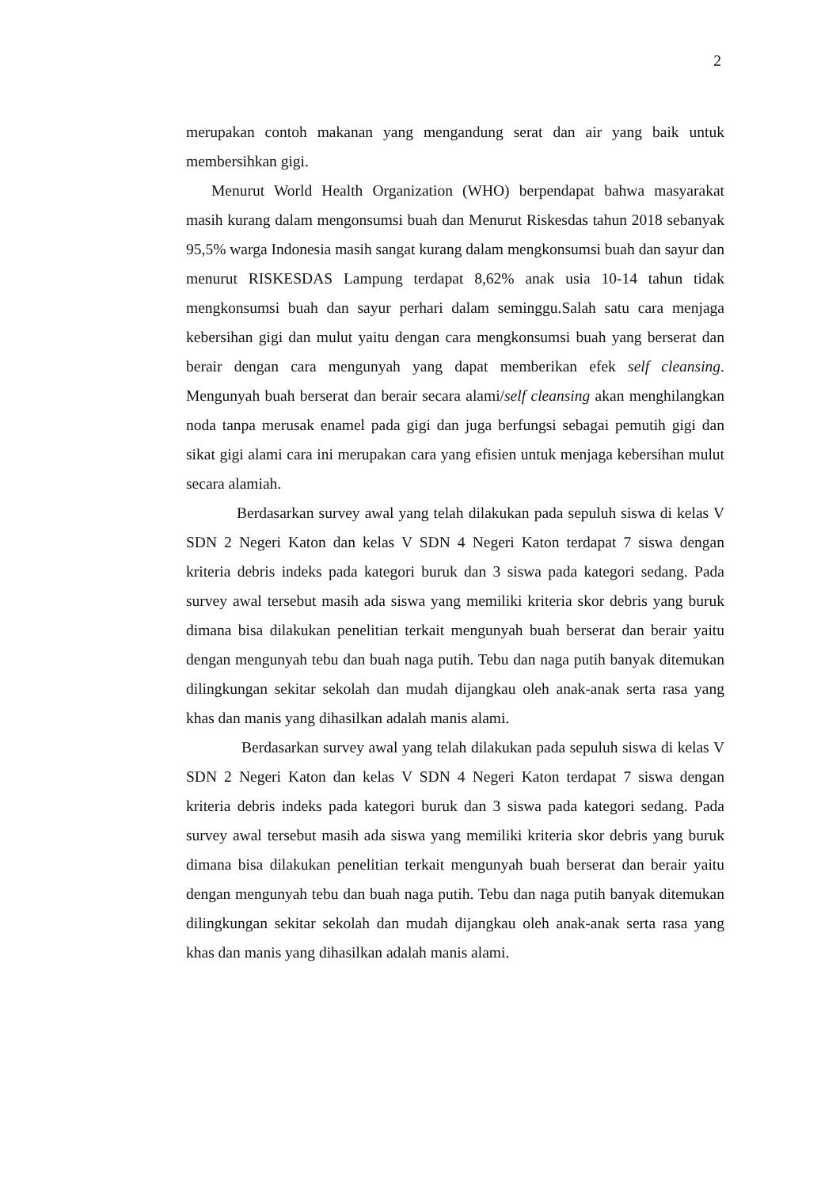2
merupakan contoh makanan yang mengandung serat dan air yang baik untuk membersihkan gigi.
Menurut World Health Organization (WHO) berpendapat bahwa masyarakat masih kurang dalam mengonsumsi buah dan Menurut Riskesdas tahun 2018 sebanyak 95,5% warga Indonesia masih sangat kurang dalam mengkonsumsi buah dan sayur dan menurut RISKESDAS Lampung terdapat 8,62% anak usia 10-14 tahun tidak mengkonsumsi buah dan sayur perhari dalam seminggu.Salah satu cara menjaga kebersihan gigi dan mulut yaitu dengan cara mengkonsumsi buah yang berserat dan berair dengan cara mengunyah yang dapat memberikan efek self cleansing. Mengunyah buah berserat dan berair secara alami/self cleansing akan menghilangkan noda tanpa merusak enamel pada gigi dan juga berfungsi sebagai pemutih gigi dan sikat gigi alami cara ini merupakan cara yang efisien untuk menjaga kebersihan mulut secara alamiah.
Berdasarkan survey awal yang telah dilakukan pada sepuluh siswa di kelas V SDN 2 Negeri Katon dan kelas V SDN 4 Negeri Katon terdapat 7 siswa dengan kriteria debris indeks pada kategori buruk dan 3 siswa pada kategori sedang. Pada survey awal tersebut masih ada siswa yang memiliki kriteria skor debris yang buruk dimana bisa dilakukan penelitian terkait mengunyah buah berserat dan berair yaitu dengan mengunyah tebu dan buah naga putih. Tebu dan naga putih banyak ditemukan dilingkungan sekitar sekolah dan mudah dijangkau oleh anak-anak serta rasa yang khas dan manis yang dihasilkan adalah manis alami.
Berdasarkan survey awal yang telah dilakukan pada sepuluh siswa di kelas V SDN 2 Negeri Katon dan kelas V SDN 4 Negeri Katon terdapat 7 siswa dengan kriteria debris indeks pada kategori buruk dan 3 siswa pada kategori sedang. Pada survey awal tersebut masih ada siswa yang memiliki kriteria skor debris yang buruk dimana bisa dilakukan penelitian terkait mengunyah buah berserat dan berair yaitu dengan mengunyah tebu dan buah naga putih. Tebu dan naga putih banyak ditemukan dilingkungan sekitar sekolah dan mudah dijangkau oleh anak-anak serta rasa yang khas dan manis yang dihasilkan adalah manis alami.